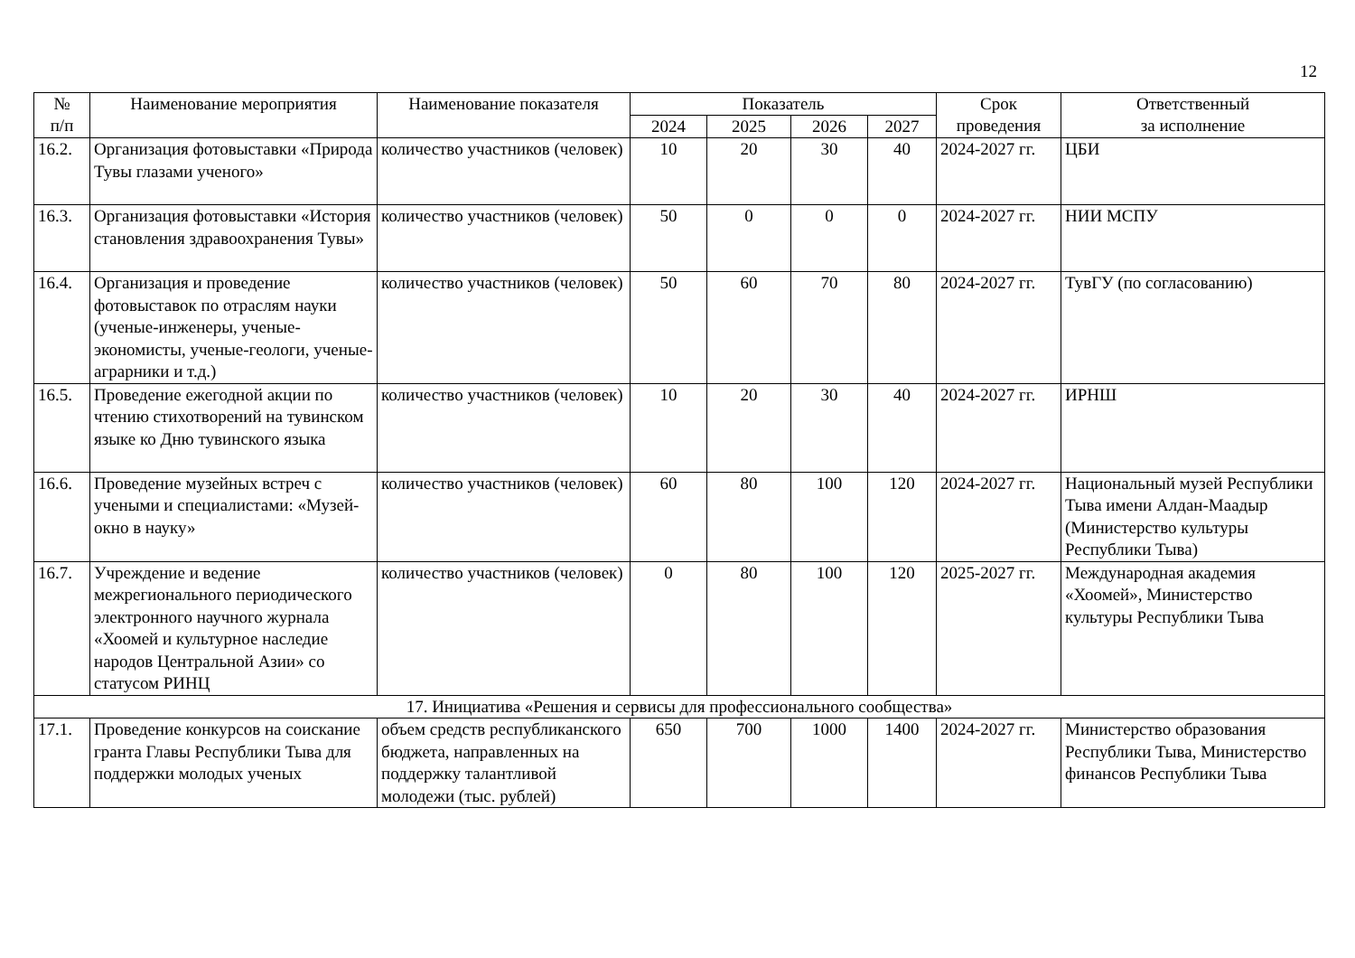12
| № п/п | Наименование мероприятия | Наименование показателя | Показатель | | | | Срок проведения | Ответственный за исполнение |
| --- | --- | --- | --- | --- | --- | --- | --- | --- |
| | | | 2024 | 2025 | 2026 | 2027 | | |
| 16.2. | Организация фотовыставки «Природа Тувы глазами ученого» | количество участников (человек) | 10 | 20 | 30 | 40 | 2024-2027 гг. | ЦБИ |
| 16.3. | Организация фотовыставки «История становления здравоохранения Тувы» | количество участников (человек) | 50 | 0 | 0 | 0 | 2024-2027 гг. | НИИ МСПУ |
| 16.4. | Организация и проведение фотовыставок по отраслям науки (ученые-инженеры, ученые-экономисты, ученые-геологи, ученые-аграрники и т.д.) | количество участников (человек) | 50 | 60 | 70 | 80 | 2024-2027 гг. | ТувГУ (по согласованию) |
| 16.5. | Проведение ежегодной акции по чтению стихотворений на тувинском языке ко Дню тувинского языка | количество участников (человек) | 10 | 20 | 30 | 40 | 2024-2027 гг. | ИРНШ |
| 16.6. | Проведение музейных встреч с учеными и специалистами: «Музей-окно в науку» | количество участников (человек) | 60 | 80 | 100 | 120 | 2024-2027 гг. | Национальный музей Республики Тыва имени Алдан-Маадыр (Министерство культуры Республики Тыва) |
| 16.7. | Учреждение и ведение межрегионального периодического электронного научного журнала «Хоомей и культурное наследие народов Центральной Азии» со статусом РИНЦ | количество участников (человек) | 0 | 80 | 100 | 120 | 2025-2027 гг. | Международная академия «Хоомей», Министерство культуры Республики Тыва |
| 17. Инициатива «Решения и сервисы для профессионального сообщества» | | | | | | | | |
| 17.1. | Проведение конкурсов на соискание гранта Главы Республики Тыва для поддержки молодых ученых | объем средств республиканского бюджета, направленных на поддержку талантливой молодежи (тыс. рублей) | 650 | 700 | 1000 | 1400 | 2024-2027 гг. | Министерство образования Республики Тыва, Министерство финансов Республики Тыва |